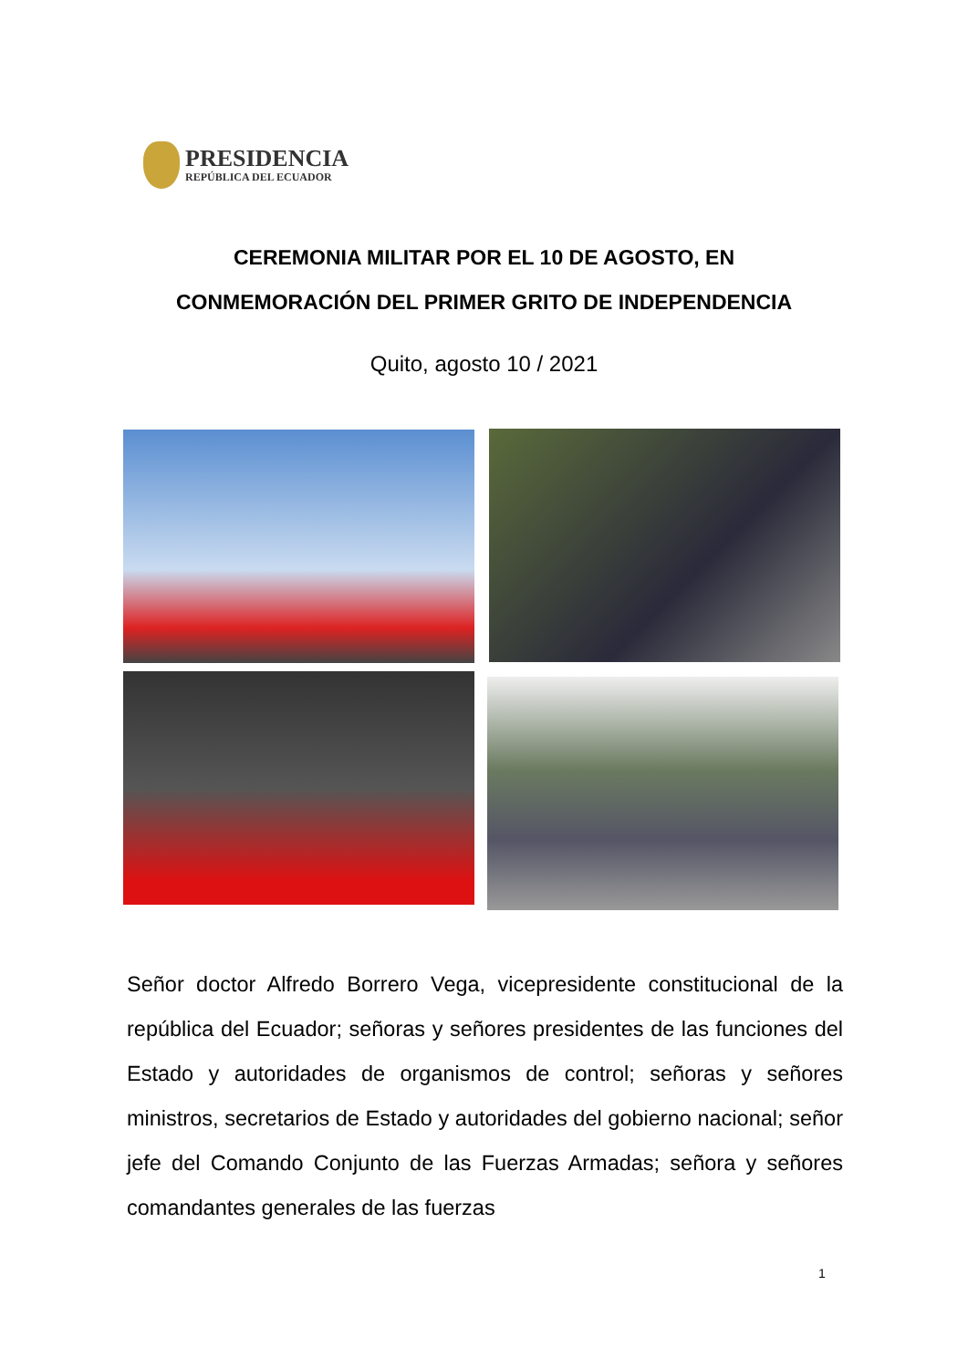PRESIDENCIA
REPÚBLICA DEL ECUADOR
CEREMONIA MILITAR POR EL 10 DE AGOSTO, EN
CONMEMORACIÓN DEL PRIMER GRITO DE INDEPENDENCIA
Quito, agosto 10 / 2021
Señor doctor Alfredo Borrero Vega, vicepresidente constitucional de la república del Ecuador; señoras y señores presidentes de las funciones del Estado y autoridades de organismos de control; señoras y señores ministros, secretarios de Estado y autoridades del gobierno nacional; señor jefe del Comando Conjunto de las Fuerzas Armadas; señora y señores comandantes generales de las fuerzas
1